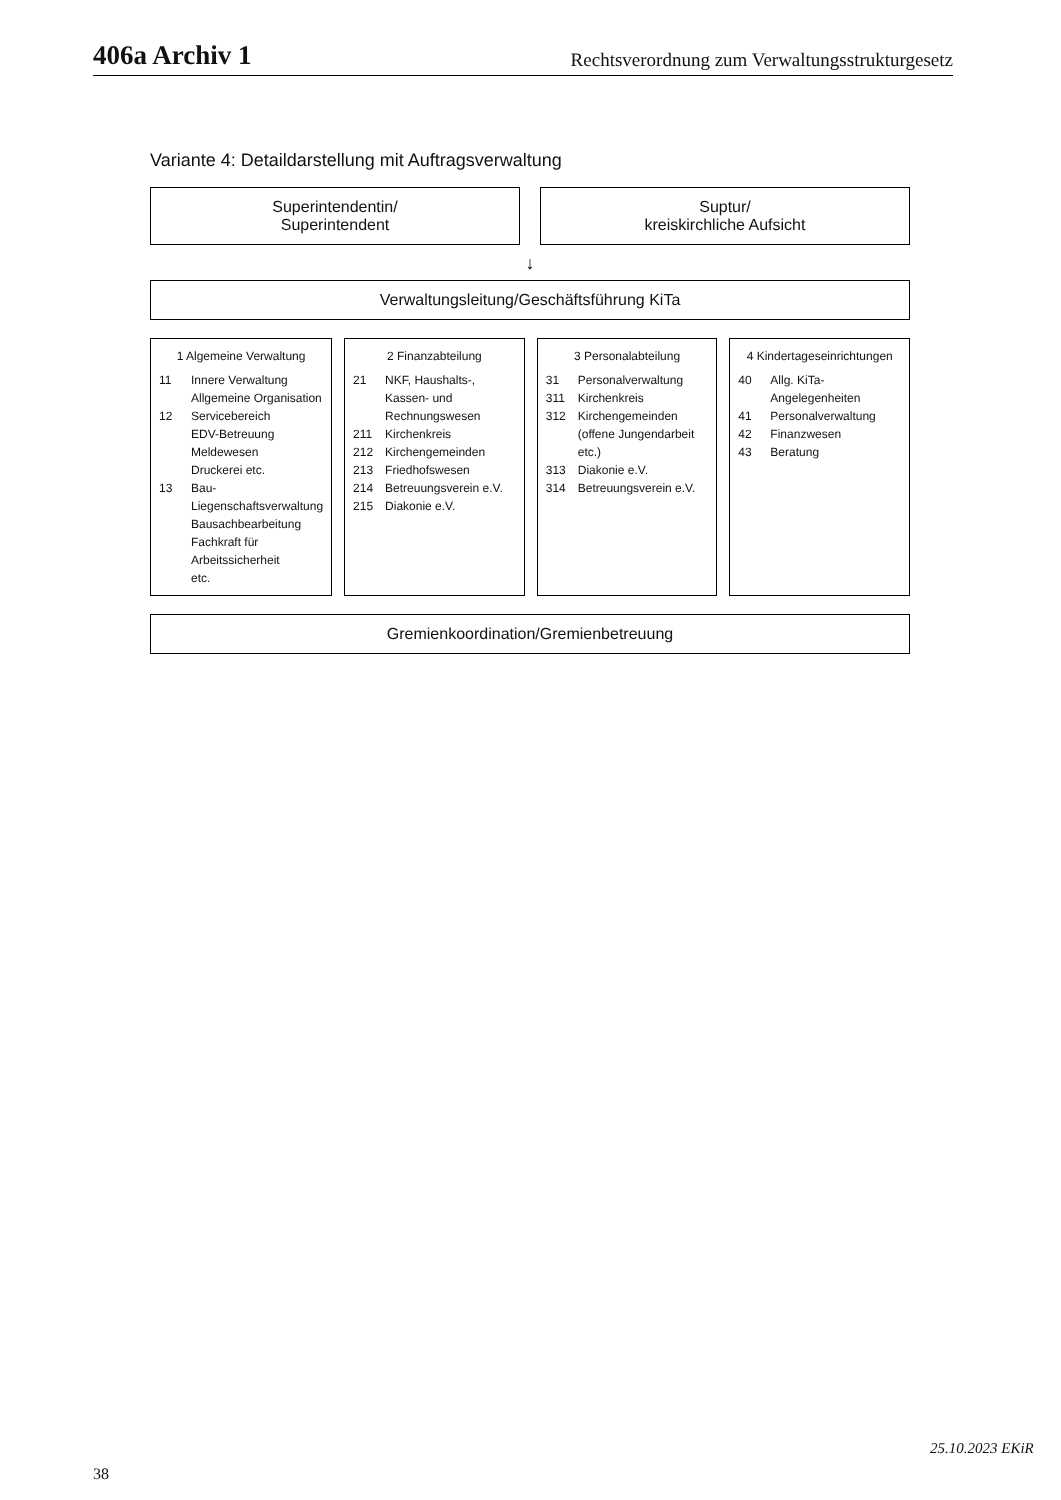406a Archiv 1 Rechtsverordnung zum Verwaltungsstrukturgesetz
Variante 4: Detaildarstellung mit Auftragsverwaltung
Superintendentin/
Superintendent
Suptur/
kreiskirchliche Aufsicht
↓
Verwaltungsleitung/Geschäftsführung KiTa
1 Algemeine Verwaltung
11 Innere Verwaltung
Allgemeine Organisation
12 Servicebereich
EDV-Betreuung
Meldewesen
Druckerei etc.
13 Bau- Liegenschaftsverwaltung
Bausachbearbeitung
Fachkraft für Arbeitssicherheit
etc.
2 Finanzabteilung
21 NKF, Haushalts-, Kassen- und Rechnungswesen
211 Kirchenkreis
212 Kirchengemeinden
213 Friedhofswesen
214 Betreuungsverein e.V.
215 Diakonie e.V.
3 Personalabteilung
31 Personalverwaltung
311 Kirchenkreis
312 Kirchengemeinden (offene Jungendarbeit etc.)
313 Diakonie e.V.
314 Betreuungsverein e.V.
4 Kindertageseinrichtungen
40 Allg. KiTa-Angelegenheiten
41 Personalverwaltung
42 Finanzwesen
43 Beratung
Gremienkoordination/Gremienbetreuung
25.10.2023 EKiR
38